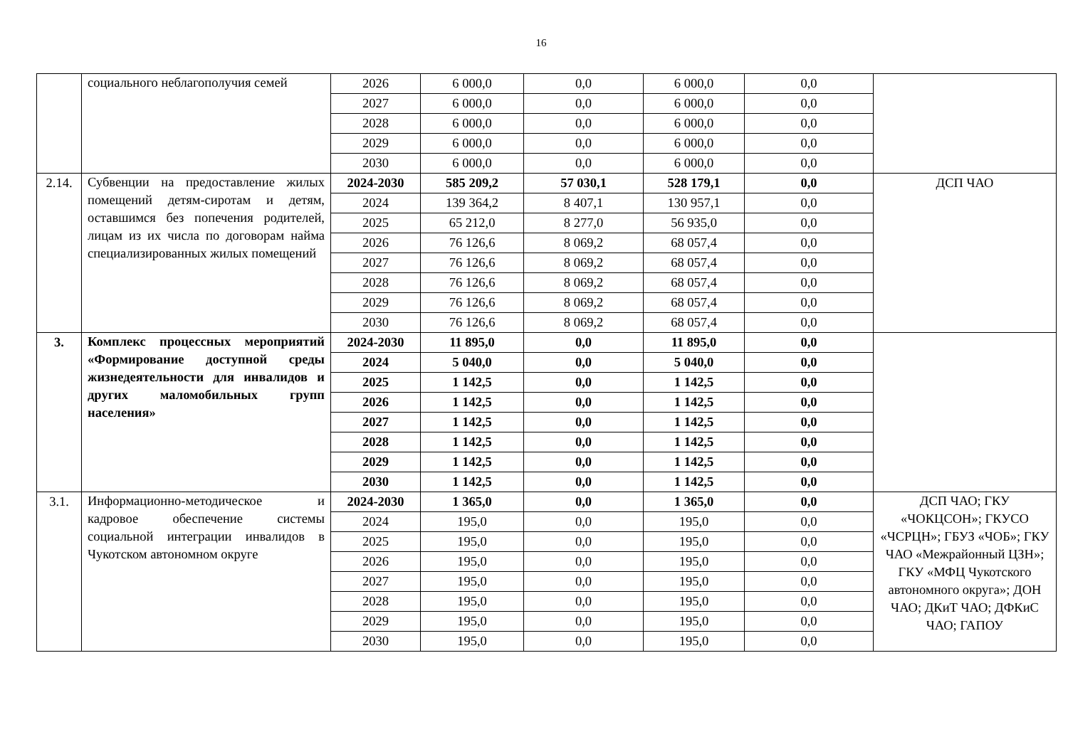16
| | социального неблагополучия семей | 2026 | 6 000,0 | 0,0 | 6 000,0 | 0,0 | |
| | | 2027 | 6 000,0 | 0,0 | 6 000,0 | 0,0 | |
| | | 2028 | 6 000,0 | 0,0 | 6 000,0 | 0,0 | |
| | | 2029 | 6 000,0 | 0,0 | 6 000,0 | 0,0 | |
| | | 2030 | 6 000,0 | 0,0 | 6 000,0 | 0,0 | |
| 2.14. | Субвенции на предоставление жилых помещений детям-сиротам и детям, оставшимся без попечения родителей, лицам из их числа по договорам найма специализированных жилых помещений | 2024-2030 | 585 209,2 | 57 030,1 | 528 179,1 | 0,0 | ДСП ЧАО |
| | | 2024 | 139 364,2 | 8 407,1 | 130 957,1 | 0,0 | |
| | | 2025 | 65 212,0 | 8 277,0 | 56 935,0 | 0,0 | |
| | | 2026 | 76 126,6 | 8 069,2 | 68 057,4 | 0,0 | |
| | | 2027 | 76 126,6 | 8 069,2 | 68 057,4 | 0,0 | |
| | | 2028 | 76 126,6 | 8 069,2 | 68 057,4 | 0,0 | |
| | | 2029 | 76 126,6 | 8 069,2 | 68 057,4 | 0,0 | |
| | | 2030 | 76 126,6 | 8 069,2 | 68 057,4 | 0,0 | |
| 3. | Комплекс процессных мероприятий «Формирование доступной среды жизнедеятельности для инвалидов и других маломобильных групп населения» | 2024-2030 | 11 895,0 | 0,0 | 11 895,0 | 0,0 | |
| | | 2024 | 5 040,0 | 0,0 | 5 040,0 | 0,0 | |
| | | 2025 | 1 142,5 | 0,0 | 1 142,5 | 0,0 | |
| | | 2026 | 1 142,5 | 0,0 | 1 142,5 | 0,0 | |
| | | 2027 | 1 142,5 | 0,0 | 1 142,5 | 0,0 | |
| | | 2028 | 1 142,5 | 0,0 | 1 142,5 | 0,0 | |
| | | 2029 | 1 142,5 | 0,0 | 1 142,5 | 0,0 | |
| | | 2030 | 1 142,5 | 0,0 | 1 142,5 | 0,0 | |
| 3.1. | Информационно-методическое и кадровое обеспечение системы социальной интеграции инвалидов в Чукотском автономном округе | 2024-2030 | 1 365,0 | 0,0 | 1 365,0 | 0,0 | ДСП ЧАО; ГКУ «ЧОКЦСОН»; ГКУСО «ЧСРЦН»; ГБУЗ «ЧОБ»; ГКУ ЧАО «Межрайонный ЦЗН»; ГКУ «МФЦ Чукотского автономного округа»; ДОН ЧАО; ДКиТ ЧАО; ДФКиС ЧАО; ГАПОУ |
| | | 2024 | 195,0 | 0,0 | 195,0 | 0,0 | |
| | | 2025 | 195,0 | 0,0 | 195,0 | 0,0 | |
| | | 2026 | 195,0 | 0,0 | 195,0 | 0,0 | |
| | | 2027 | 195,0 | 0,0 | 195,0 | 0,0 | |
| | | 2028 | 195,0 | 0,0 | 195,0 | 0,0 | |
| | | 2029 | 195,0 | 0,0 | 195,0 | 0,0 | |
| | | 2030 | 195,0 | 0,0 | 195,0 | 0,0 | |